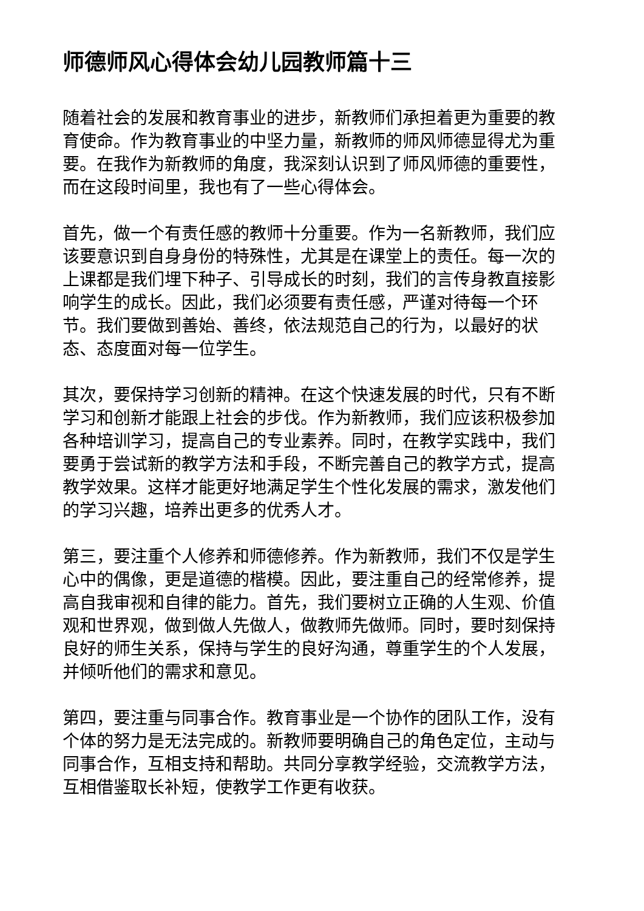师德师风心得体会幼儿园教师篇十三
随着社会的发展和教育事业的进步，新教师们承担着更为重要的教育使命。作为教育事业的中坚力量，新教师的师风师德显得尤为重要。在我作为新教师的角度，我深刻认识到了师风师德的重要性，而在这段时间里，我也有了一些心得体会。
首先，做一个有责任感的教师十分重要。作为一名新教师，我们应该要意识到自身身份的特殊性，尤其是在课堂上的责任。每一次的上课都是我们埋下种子、引导成长的时刻，我们的言传身教直接影响学生的成长。因此，我们必须要有责任感，严谨对待每一个环节。我们要做到善始、善终，依法规范自己的行为，以最好的状态、态度面对每一位学生。
其次，要保持学习创新的精神。在这个快速发展的时代，只有不断学习和创新才能跟上社会的步伐。作为新教师，我们应该积极参加各种培训学习，提高自己的专业素养。同时，在教学实践中，我们要勇于尝试新的教学方法和手段，不断完善自己的教学方式，提高教学效果。这样才能更好地满足学生个性化发展的需求，激发他们的学习兴趣，培养出更多的优秀人才。
第三，要注重个人修养和师德修养。作为新教师，我们不仅是学生心中的偶像，更是道德的楷模。因此，要注重自己的经常修养，提高自我审视和自律的能力。首先，我们要树立正确的人生观、价值观和世界观，做到做人先做人，做教师先做师。同时，要时刻保持良好的师生关系，保持与学生的良好沟通，尊重学生的个人发展，并倾听他们的需求和意见。
第四，要注重与同事合作。教育事业是一个协作的团队工作，没有个体的努力是无法完成的。新教师要明确自己的角色定位，主动与同事合作，互相支持和帮助。共同分享教学经验，交流教学方法，互相借鉴取长补短，使教学工作更有收获。